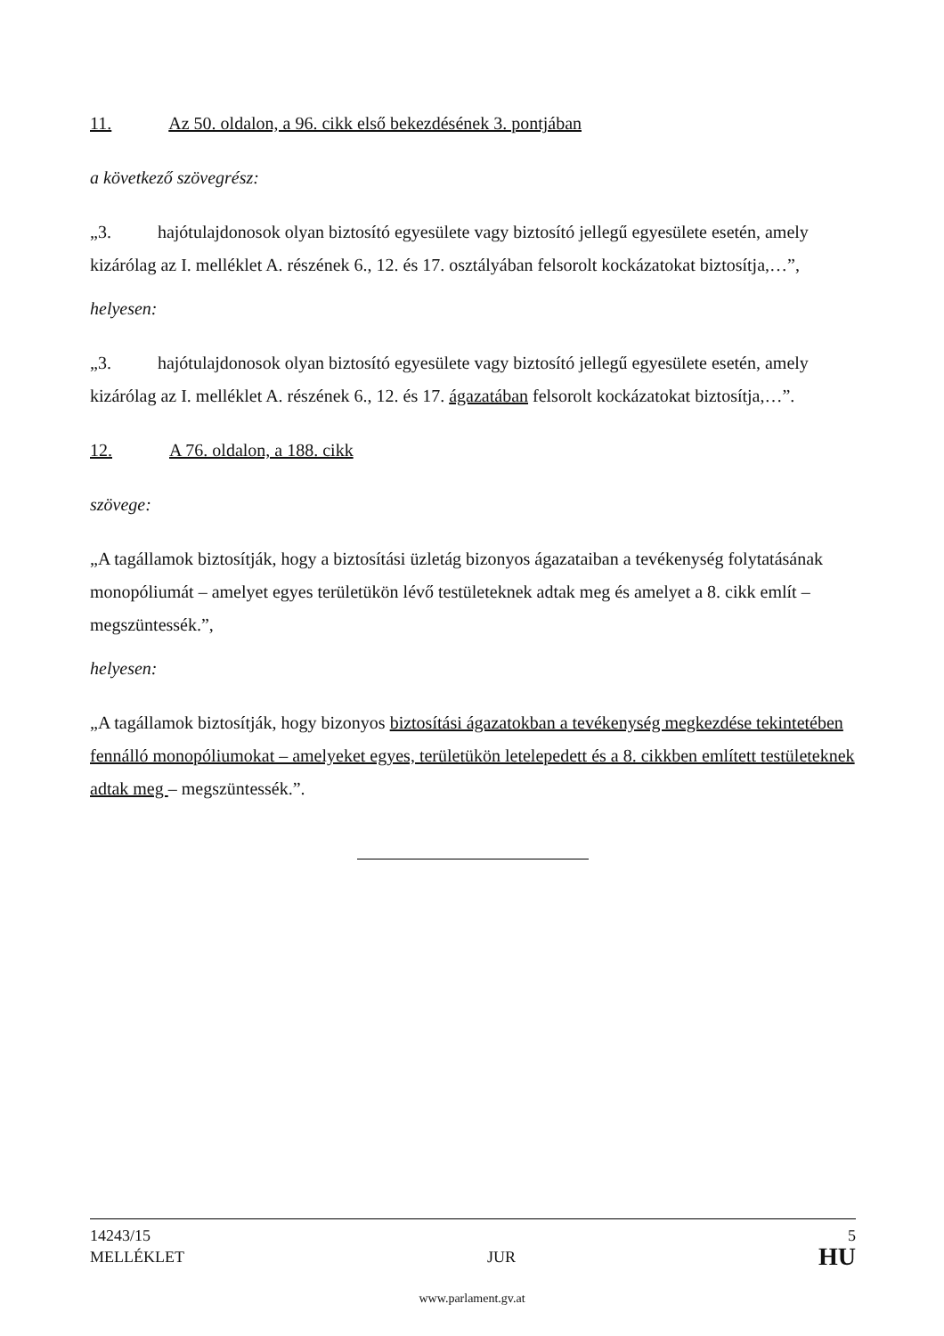11. Az 50. oldalon, a 96. cikk első bekezdésének 3. pontjában
a következő szövegrész:
„3. hajótulajdonosok olyan biztosító egyesülete vagy biztosító jellegű egyesülete esetén, amely kizárólag az I. melléklet A. részének 6., 12. és 17. osztályában felsorolt kockázatokat biztosítja,…”,
helyesen:
„3. hajótulajdonosok olyan biztosító egyesülete vagy biztosító jellegű egyesülete esetén, amely kizárólag az I. melléklet A. részének 6., 12. és 17. ágazatában felsorolt kockázatokat biztosítja,…”.
12. A 76. oldalon, a 188. cikk
szövege:
„A tagállamok biztosítják, hogy a biztosítási üzletág bizonyos ágazataiban a tevékenység folytatásának monopóliumát – amelyet egyes területükön lévő testületeknek adtak meg és amelyet a 8. cikk említ – megszüntessék.”,
helyesen:
„A tagállamok biztosítják, hogy bizonyos biztosítási ágazatokban a tevékenység megkezdése tekintetében fennálló monopóliumokat – amelyeket egyes, területükön letelepedett és a 8. cikkben említett testületeknek adtak meg – megszüntessék.”.
14243/15 5
MELLÉKLET JUR HU
www.parlament.gv.at